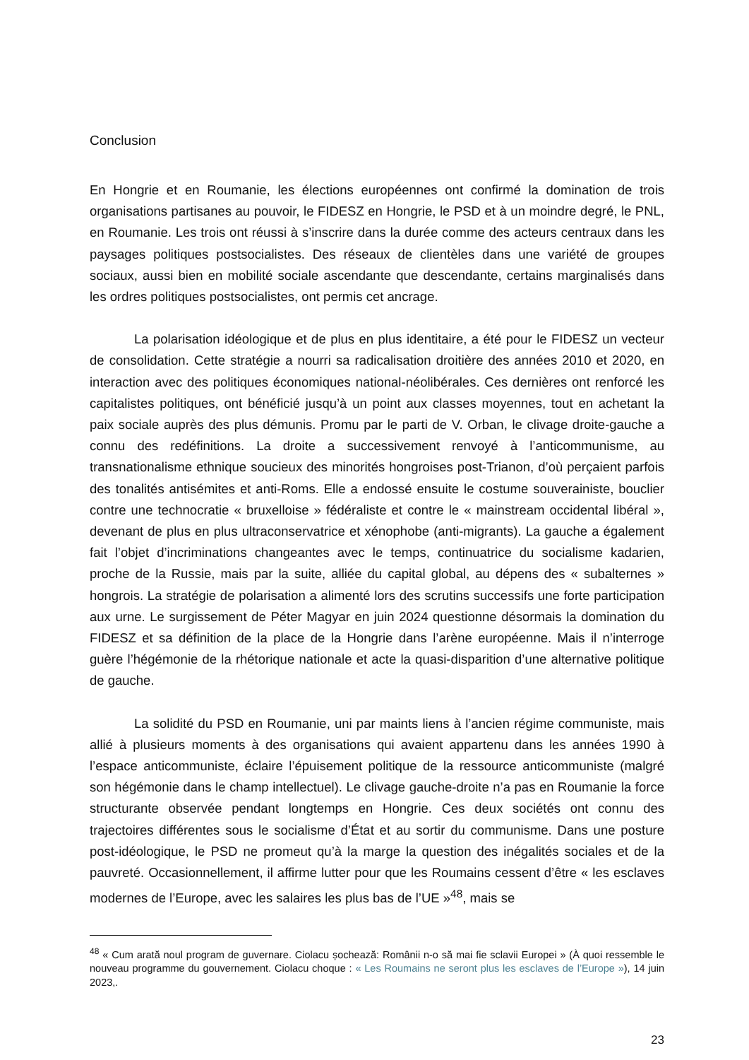Conclusion
En Hongrie et en Roumanie, les élections européennes ont confirmé la domination de trois organisations partisanes au pouvoir, le FIDESZ en Hongrie, le PSD et à un moindre degré, le PNL, en Roumanie. Les trois ont réussi à s’inscrire dans la durée comme des acteurs centraux dans les paysages politiques postsocialistes. Des réseaux de clientèles dans une variété de groupes sociaux, aussi bien en mobilité sociale ascendante que descendante, certains marginalisés dans les ordres politiques postsocialistes, ont permis cet ancrage.
La polarisation idéologique et de plus en plus identitaire, a été pour le FIDESZ un vecteur de consolidation. Cette stratégie a nourri sa radicalisation droitière des années 2010 et 2020, en interaction avec des politiques économiques national-néolibérales. Ces dernières ont renforcé les capitalistes politiques, ont bénéficié jusqu’à un point aux classes moyennes, tout en achetant la paix sociale auprès des plus démunis. Promu par le parti de V. Orban, le clivage droite-gauche a connu des redéfinitions. La droite a successivement renvoyé à l’anticommunisme, au transnationalisme ethnique soucieux des minorités hongroises post-Trianon, d’où perçaient parfois des tonalités antisémites et anti-Roms. Elle a endossé ensuite le costume souverainiste, bouclier contre une technocratie « bruxelloise » fédéraliste et contre le « mainstream occidental libéral », devenant de plus en plus ultraconservatrice et xénophobe (anti-migrants). La gauche a également fait l’objet d’incriminations changeantes avec le temps, continuatrice du socialisme kadarien, proche de la Russie, mais par la suite, alliée du capital global, au dépens des « subalternes » hongrois. La stratégie de polarisation a alimenté lors des scrutins successifs une forte participation aux urne. Le surgissement de Péter Magyar en juin 2024 questionne désormais la domination du FIDESZ et sa définition de la place de la Hongrie dans l’arène européenne. Mais il n’interroge guère l’hégémonie de la rhétorique nationale et acte la quasi-disparition d’une alternative politique de gauche.
La solidité du PSD en Roumanie, uni par maints liens à l’ancien régime communiste, mais allié à plusieurs moments à des organisations qui avaient appartenu dans les années 1990 à l’espace anticommuniste, éclaire l’épuisement politique de la ressource anticommuniste (malgré son hégémonie dans le champ intellectuel). Le clivage gauche-droite n’a pas en Roumanie la force structurante observée pendant longtemps en Hongrie. Ces deux sociétés ont connu des trajectoires différentes sous le socialisme d’État et au sortir du communisme. Dans une posture post-idéologique, le PSD ne promeut qu’à la marge la question des inégalités sociales et de la pauvreté. Occasionnellement, il affirme lutter pour que les Roumains cessent d’être « les esclaves modernes de l’Europe, avec les salaires les plus bas de l’UE »<sup>48</sup>, mais se
<sup>48</sup> « Cum arată noul program de guvernare. Ciolacu șochează: Românii n-o să mai fie sclavii Europei » (À quoi ressemble le nouveau programme du gouvernement. Ciolacu choque : « Les Roumains ne seront plus les esclaves de l’Europe »), 14 juin 2023,.
23